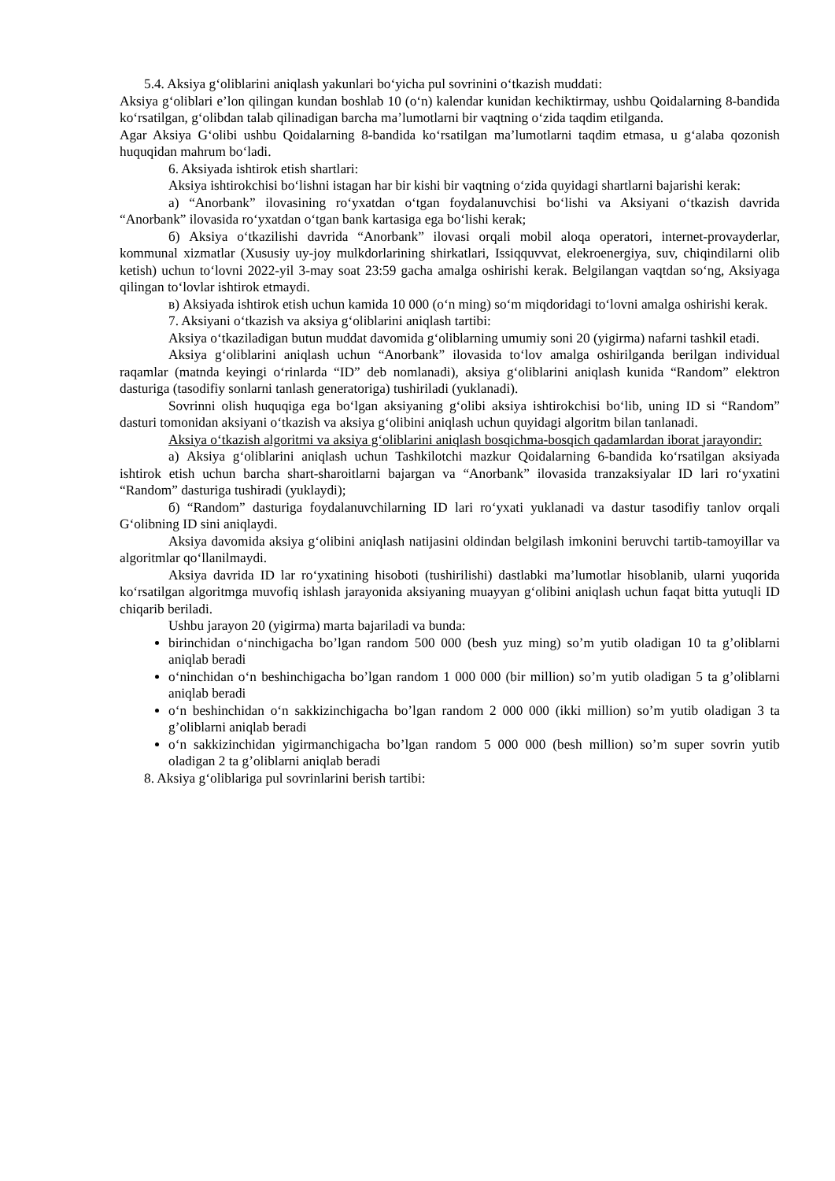5.4. Aksiya g‘oliblarini aniqlash yakunlari bo‘yicha pul sovrinini o‘tkazish muddati:
Aksiya g‘oliblari e’lon qilingan kundan boshlab 10 (o‘n) kalendar kunidan kechiktirmay, ushbu Qoidalarning 8-bandida ko‘rsatilgan, g‘olibdan talab qilinadigan barcha ma’lumotlarni bir vaqtning o‘zida taqdim etilganda.
Agar Aksiya G‘olibi ushbu Qoidalarning 8-bandida ko‘rsatilgan ma’lumotlarni taqdim etmasa, u g‘alaba qozonish huquqidan mahrum bo‘ladi.
6. Aksiyada ishtirok etish shartlari:
Aksiya ishtirokchisi bo‘lishni istagan har bir kishi bir vaqtning o‘zida quyidagi shartlarni bajarishi kerak:
а) “Anorbank” ilovasining ro‘yxatdan o‘tgan foydalanuvchisi bo‘lishi va Aksiyani o‘tkazish davrida “Anorbank” ilovasida ro‘yxatdan o‘tgan bank kartasiga ega bo‘lishi kerak;
б) Aksiya o‘tkazilishi davrida “Anorbank” ilovasi orqali mobil aloqa operatori, internet-provayderlar, kommunal xizmatlar (Xususiy uy-joy mulkdorlarining shirkatlari, Issiqquvvat, elekroenergiya, suv, chiqindilarni olib ketish) uchun to‘lovni 2022-yil 3-may soat 23:59 gacha amalga oshirishi kerak. Belgilangan vaqtdan so‘ng, Aksiyaga qilingan to‘lovlar ishtirok etmaydi.
в) Aksiyada ishtirok etish uchun kamida 10 000 (o‘n ming) so‘m miqdoridagi to‘lovni amalga oshirishi kerak.
7. Aksiyani o‘tkazish va aksiya g‘oliblarini aniqlash tartibi:
Aksiya o‘tkaziladigan butun muddat davomida g‘oliblarning umumiy soni 20 (yigirma) nafarni tashkil etadi.
Aksiya g‘oliblarini aniqlash uchun “Anorbank” ilovasida to‘lov amalga oshirilganda berilgan individual raqamlar (matnda keyingi o‘rinlarda “ID” deb nomlanadi), aksiya g‘oliblarini aniqlash kunida “Random” elektron dasturiga (tasodifiy sonlarni tanlash generatoriga) tushiriladi (yuklanadi).
Sovrinni olish huquqiga ega bo‘lgan aksiyaning g‘olibi aksiya ishtirokchisi bo‘lib, uning ID si “Random” dasturi tomonidan aksiyani o‘tkazish va aksiya g‘olibini aniqlash uchun quyidagi algoritm bilan tanlanadi.
Aksiya o‘tkazish algoritmi va aksiya g‘oliblarini aniqlash bosqichma-bosqich qadamlardan iborat jarayondir:
а) Aksiya g‘oliblarini aniqlash uchun Tashkilotchi mazkur Qoidalarning 6-bandida ko‘rsatilgan aksiyada ishtirok etish uchun barcha shart-sharoitlarni bajargan va “Anorbank” ilovasida tranzaksiyalar ID lari ro‘yxatini “Random” dasturiga tushiradi (yuklaydi);
б) “Random” dasturiga foydalanuvchilarning ID lari ro‘yxati yuklanadi va dastur tasodifiy tanlov orqali G‘olibning ID sini aniqlaydi.
Aksiya davomida aksiya g‘olibini aniqlash natijasini oldindan belgilash imkonini beruvchi tartib-tamoyillar va algoritmlar qo‘llanilmaydi.
Aksiya davrida ID lar ro‘yxatining hisoboti (tushirilishi) dastlabki ma’lumotlar hisoblanib, ularni yuqorida ko‘rsatilgan algoritmga muvofiq ishlash jarayonida aksiyaning muayyan g‘olibini aniqlash uchun faqat bitta yutuqli ID chiqarib beriladi.
Ushbu jarayon 20 (yigirma) marta bajariladi va bunda:
birinchidan o‘ninchigacha bo’lgan random 500 000 (besh yuz ming) so’m yutib oladigan 10 ta g’oliblarni aniqlab beradi
o‘ninchidan o‘n beshinchigacha bo’lgan random 1 000 000 (bir million) so’m yutib oladigan 5 ta g’oliblarni aniqlab beradi
o‘n beshinchidan o‘n sakkizinchigacha bo’lgan random 2 000 000 (ikki million) so’m yutib oladigan 3 ta g’oliblarni aniqlab beradi
o‘n sakkizinchidan yigirmanchigacha bo’lgan random 5 000 000 (besh million) so’m super sovrin yutib oladigan 2 ta g’oliblarni aniqlab beradi
8. Aksiya g‘oliblariga pul sovrinlarini berish tartibi: